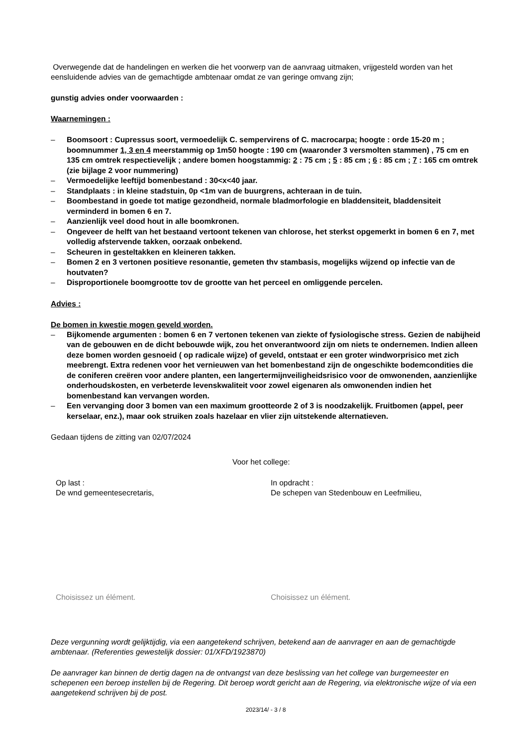Overwegende dat de handelingen en werken die het voorwerp van de aanvraag uitmaken, vrijgesteld worden van het eensluidende advies van de gemachtigde ambtenaar omdat ze van geringe omvang zijn;
gunstig advies onder voorwaarden :
Waarnemingen :
– Boomsoort : Cupressus soort, vermoedelijk C. sempervirens of C. macrocarpa; hoogte : orde 15-20 m ; boomnummer 1, 3 en 4 meerstammig op 1m50 hoogte : 190 cm (waaronder 3 versmolten stammen) , 75 cm en 135 cm omtrek respectievelijk ; andere bomen hoogstammig: 2 : 75 cm ; 5 : 85 cm ; 6 : 85 cm ; 7 : 165 cm omtrek (zie bijlage 2 voor nummering)
– Vermoedelijke leeftijd bomenbestand : 30<x<40 jaar.
– Standplaats : in kleine stadstuin, 0p <1m van de buurgrens, achteraan in de tuin.
– Boombestand in goede tot matige gezondheid, normale bladmorfologie en bladdensiteit, bladdensiteit verminderd in bomen 6 en 7.
– Aanzienlijk veel dood hout in alle boomkronen.
– Ongeveer de helft van het bestaand vertoont tekenen van chlorose, het sterkst opgemerkt in bomen 6 en 7, met volledig afstervende takken, oorzaak onbekend.
– Scheuren in gesteltakken en kleineren takken.
– Bomen 2 en 3 vertonen positieve resonantie, gemeten thv stambasis, mogelijks wijzend op infectie van de houtvaten?
– Disproportionele boomgrootte tov de grootte van het perceel en omliggende percelen.
Advies :
De bomen in kwestie mogen geveld worden.
– Bijkomende argumenten : bomen 6 en 7 vertonen tekenen van ziekte of fysiologische stress. Gezien de nabijheid van de gebouwen en de dicht bebouwde wijk, zou het onverantwoord zijn om niets te ondernemen. Indien alleen deze bomen worden gesnoeid ( op radicale wijze) of geveld, ontstaat er een groter windworprisico met zich meebrengt. Extra redenen voor het vernieuwen van het bomenbestand zijn de ongeschikte bodemcondities die de coniferen creëren voor andere planten, een langertermijnveiligheidsrisico voor de omwonenden, aanzienlijke onderhoudskosten, en verbeterde levenskwaliteit voor zowel eigenaren als omwonenden indien het bomenbestand kan vervangen worden.
– Een vervanging door 3 bomen van een maximum grootteorde 2 of 3 is noodzakelijk. Fruitbomen (appel, peer kerselaar, enz.), maar ook struiken zoals hazelaar en vlier zijn uitstekende alternatieven.
Gedaan tijdens de zitting van 02/07/2024
Voor het college:
Op last :
De wnd gemeentesecretaris,
In opdracht :
De schepen van Stedenbouw en Leefmilieu,
Choisissez un élément. Choisissez un élément.
Deze vergunning wordt gelijktijdig, via een aangetekend schrijven, betekend aan de aanvrager en aan de gemachtigde ambtenaar. (Referenties gewestelijk dossier: 01/XFD/1923870)
De aanvrager kan binnen de dertig dagen na de ontvangst van deze beslissing van het college van burgemeester en schepenen een beroep instellen bij de Regering. Dit beroep wordt gericht aan de Regering, via elektronische wijze of via een aangetekend schrijven bij de post.
2023/14/ - 3 / 8